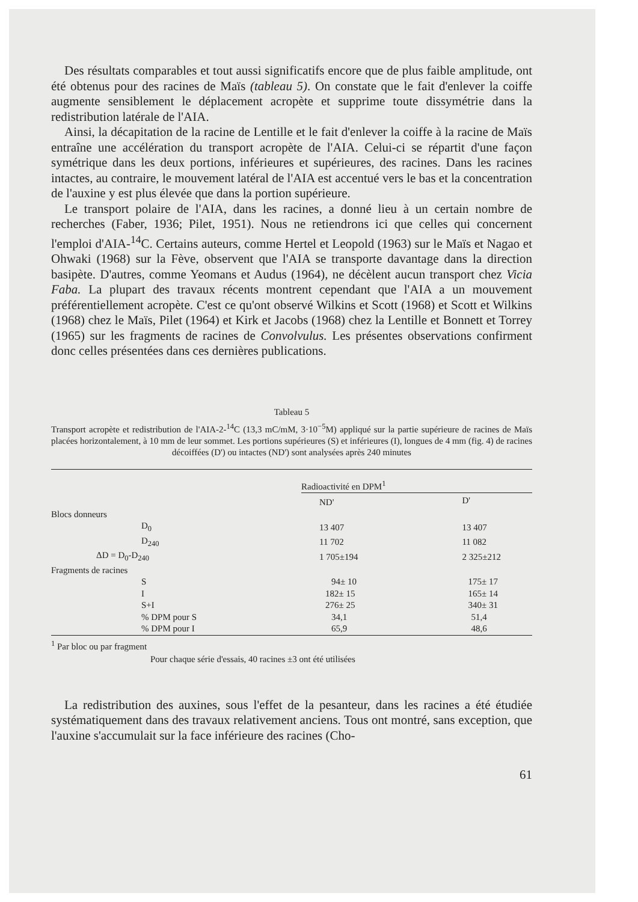Des résultats comparables et tout aussi significatifs encore que de plus faible amplitude, ont été obtenus pour des racines de Maïs (tableau 5). On constate que le fait d'enlever la coiffe augmente sensiblement le déplacement acropète et supprime toute dissymétrie dans la redistribution latérale de l'AIA.
Ainsi, la décapitation de la racine de Lentille et le fait d'enlever la coiffe à la racine de Maïs entraîne une accélération du transport acropète de l'AIA. Celui-ci se répartit d'une façon symétrique dans les deux portions, inférieures et supérieures, des racines. Dans les racines intactes, au contraire, le mouvement latéral de l'AIA est accentué vers le bas et la concentration de l'auxine y est plus élevée que dans la portion supérieure.
Le transport polaire de l'AIA, dans les racines, a donné lieu à un certain nombre de recherches (Faber, 1936; Pilet, 1951). Nous ne retiendrons ici que celles qui concernent l'emploi d'AIA-<sup>14</sup>C. Certains auteurs, comme Hertel et Leopold (1963) sur le Maïs et Nagao et Ohwaki (1968) sur la Fève, observent que l'AIA se transporte davantage dans la direction basipète. D'autres, comme Yeomans et Audus (1964), ne décèlent aucun transport chez Vicia Faba. La plupart des travaux récents montrent cependant que l'AIA a un mouvement préférentiellement acropète. C'est ce qu'ont observé Wilkins et Scott (1968) et Scott et Wilkins (1968) chez le Maïs, Pilet (1964) et Kirk et Jacobs (1968) chez la Lentille et Bonnett et Torrey (1965) sur les fragments de racines de Convolvulus. Les présentes observations confirment donc celles présentées dans ces dernières publications.
Tableau 5
Transport acropète et redistribution de l'AIA-2-<sup>14</sup>C (13,3 mC/mM, 3·10<sup>−5</sup>M) appliqué sur la partie supérieure de racines de Maïs placées horizontalement, à 10 mm de leur sommet. Les portions supérieures (S) et inférieures (I), longues de 4 mm (fig. 4) de racines décoiffées (D') ou intactes (ND') sont analysées après 240 minutes
| | Radioactivité en DPM<sup>1</sup> | |
| --- | --- | --- |
| | ND' | D' |
| Blocs donneurs | | |
| D<sub>0</sub> | 13 407 | 13 407 |
| D<sub>240</sub> | 11 702 | 11 082 |
| ΔD = D<sub>0</sub>-D<sub>240</sub> | 1 705±194 | 2 325±212 |
| Fragments de racines | | |
| S | 94± 10 | 175± 17 |
| I | 182± 15 | 165± 14 |
| S+I | 276± 25 | 340± 31 |
| % DPM pour S | 34,1 | 51,4 |
| % DPM pour I | 65,9 | 48,6 |
<sup>1</sup> Par bloc ou par fragment
Pour chaque série d'essais, 40 racines ±3 ont été utilisées
La redistribution des auxines, sous l'effet de la pesanteur, dans les racines a été étudiée systématiquement dans des travaux relativement anciens. Tous ont montré, sans exception, que l'auxine s'accumulait sur la face inférieure des racines (Cho-
61